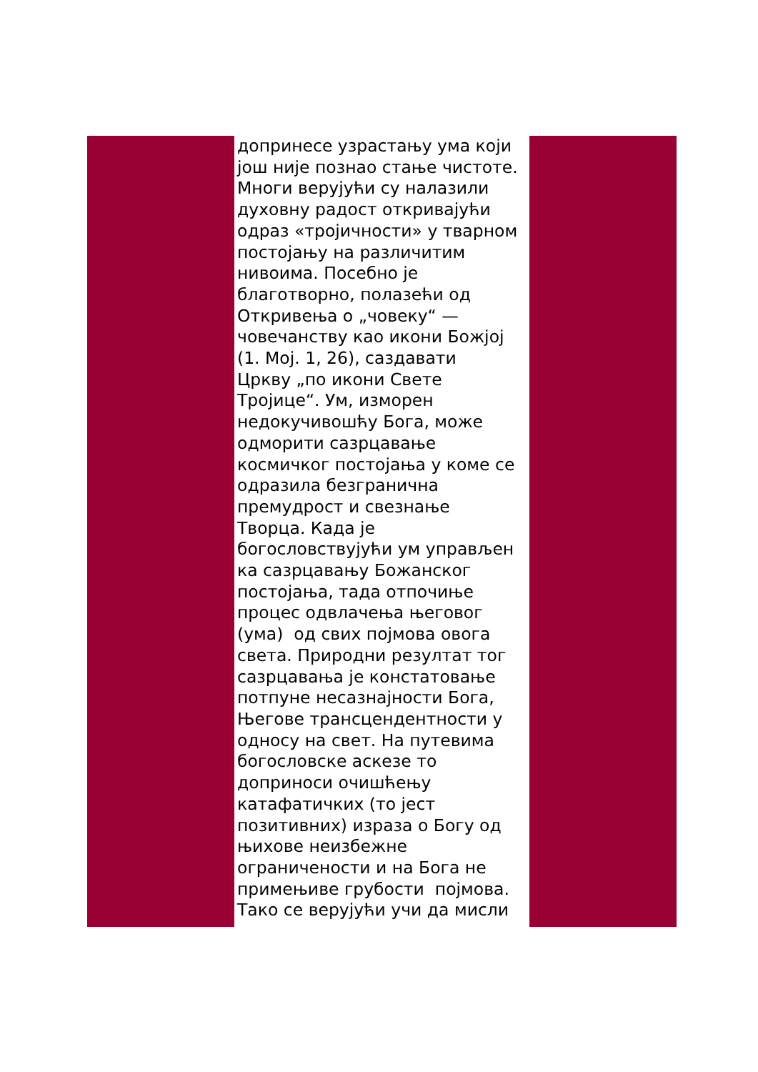допринесе узрастању ума који
још није познао стање чистоте.
Многи верујући су налазили
духовну радост откривајући
одраз «тројичности» у тварном
постојању на различитим
нивоима. Посебно је
благотворно, полазећи од
Откривења о „човеку“ —
човечанству као икони Божјој
(1. Мој. 1, 26), саздавати
Цркву „по икони Свете
Тројице“. Ум, изморен
недокучивошћу Бога, може
одморити сазрцавање
космичког постојања у коме се
одразила безгранична
премудрост и свезнање
Творца. Када је
богословствујући ум управљен
ка сазрцавању Божанског
постојања, тада отпочиње
процес одвлачења његовог
(ума) од свих појмова овога
света. Природни резултат тог
сазрцавања је констатовање
потпуне несазнајности Бога,
Његове трансцендентности у
односу на свет. На путевима
богословске аскезе то
доприноси очишћењу
катафатичких (то јест
позитивних) израза о Богу од
њихове неизбежне
ограничености и на Бога не
примењиве грубости појмова.
Тако се верујући учи да мисли